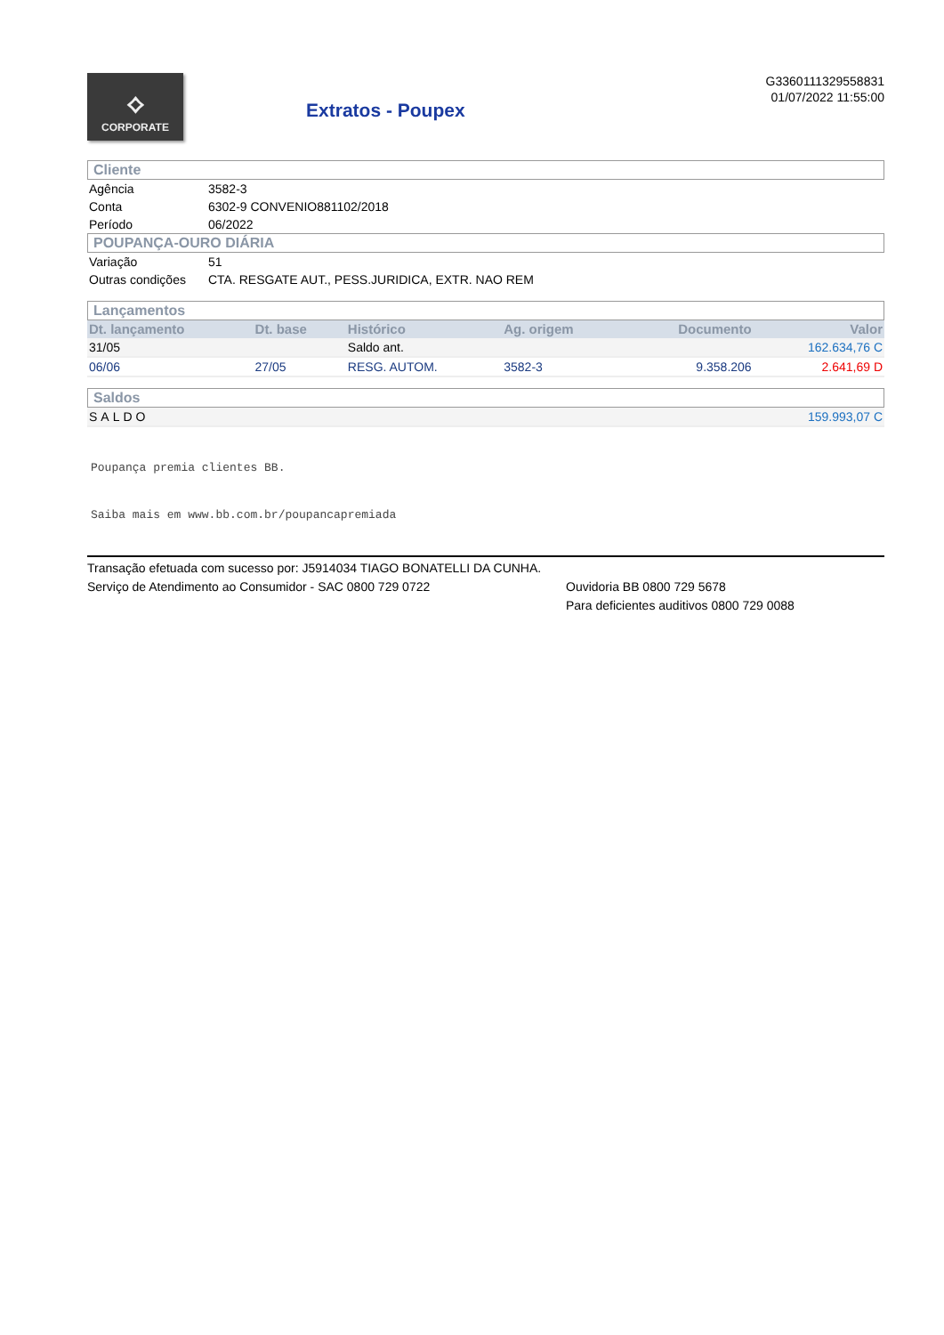⟡
CORPORATE
Extratos - Poupex
G3360111329558831
01/07/2022 11:55:00
Cliente
| Agência | 3582-3 |
| Conta | 6302-9 CONVENIO881102/2018 |
| Período | 06/2022 |
POUPANÇA-OURO DIÁRIA
| Variação | 51 |
| Outras condições | CTA. RESGATE AUT., PESS.JURIDICA, EXTR. NAO REM |
Lançamentos
| Dt. lançamento | Dt. base | Histórico | Ag. origem | Documento | Valor |
| --- | --- | --- | --- | --- | --- |
| 31/05 | | Saldo ant. | | | 162.634,76 C |
| 06/06 | 27/05 | RESG. AUTOM. | 3582-3 | 9.358.206 | 2.641,69 D |
Saldos
| SALDO | 159.993,07 C |
Poupança premia clientes BB.
Saiba mais em www.bb.com.br/poupancapremiada
Transação efetuada com sucesso por: J5914034 TIAGO BONATELLI DA CUNHA.
Serviço de Atendimento ao Consumidor - SAC 0800 729 0722 Ouvidoria BB 0800 729 5678
Para deficientes auditivos 0800 729 0088